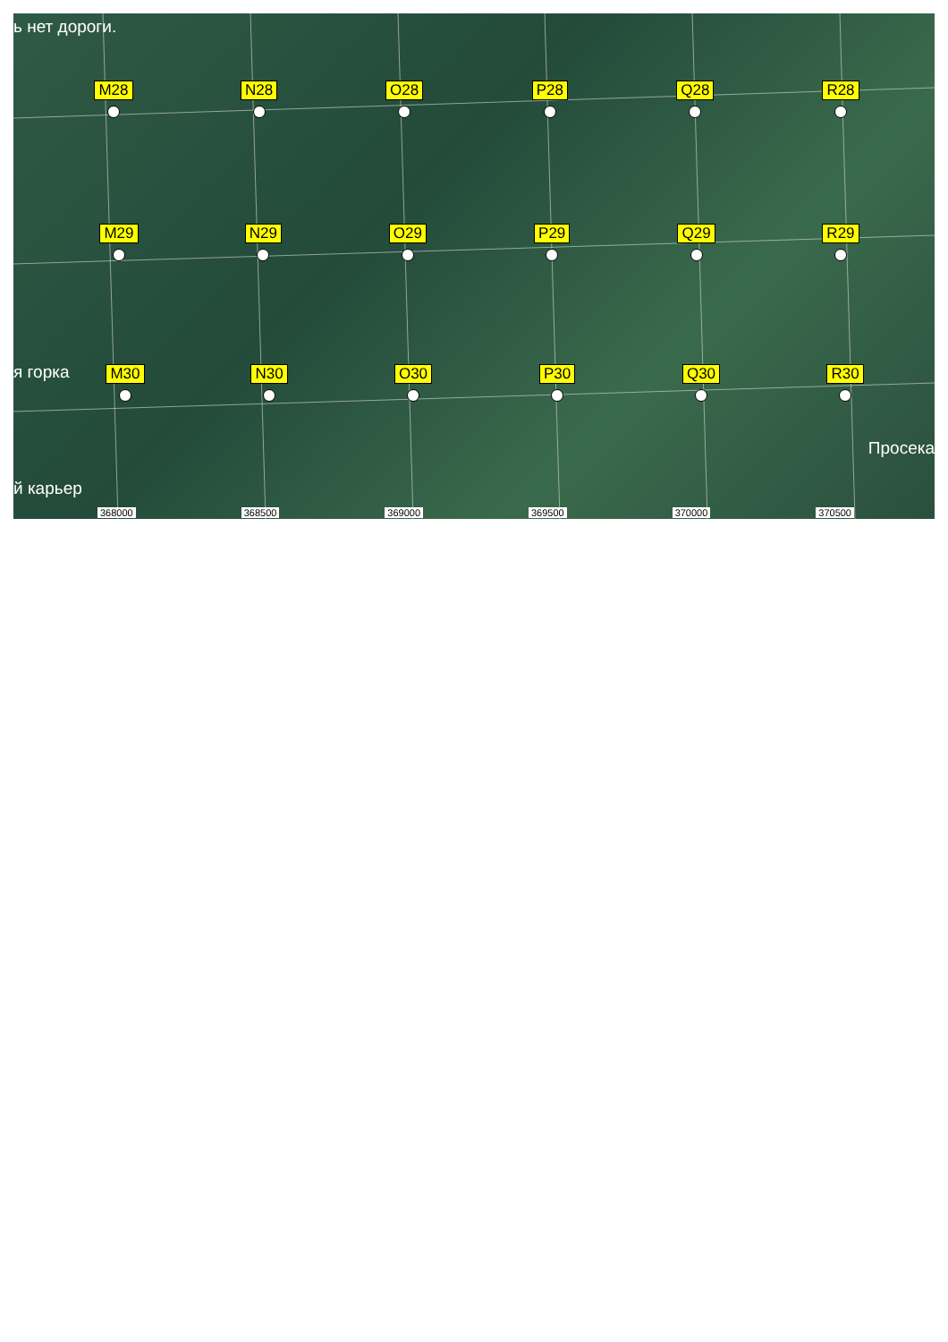ь нет дороги.
M28 N28 O28 P28 Q28 R28
M29 N29 O29 P29 Q29 R29
я горка
M30 N30 O30 P30 Q30 R30
Просека
й карьер
368000 368500 369000 369500 370000 370500